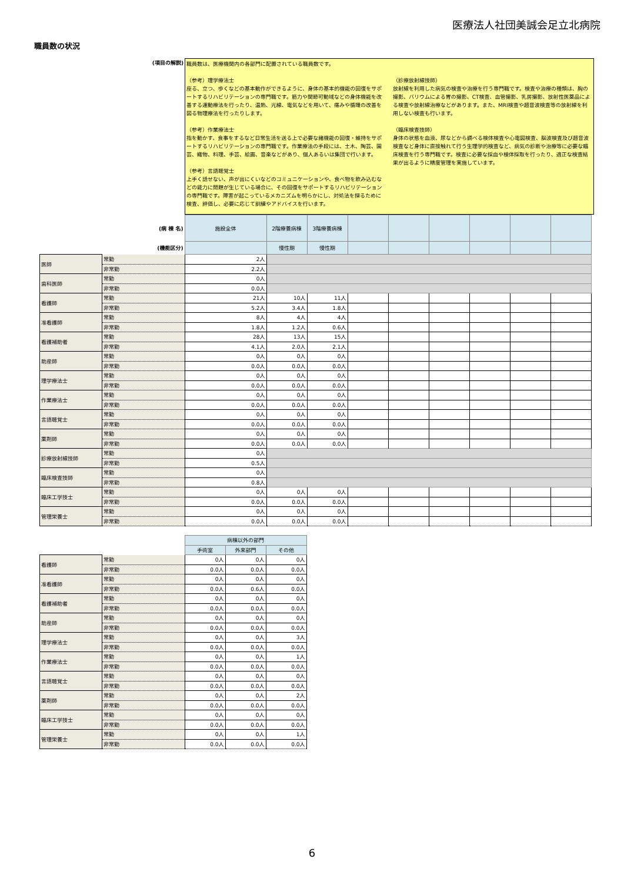医療法人社団美誠会足立北病院
職員数の状況
| (項目の解説) | 職員数は、医療機関内の各部門に配置されている職員数です。 （参考）理学療法士 座る、立つ、歩くなどの基本動作ができるように、身体の基本的機能の回復をサポートするリハビリテーションの専門職です。筋力や関節可動域などの身体機能を改善する運動療法を行ったり、温熱、光線、電気などを用いて、痛みや循環の改善を図る物理療法を行ったりします。 （参考）作業療法士 指を動かす、食事をするなど日常生活を送る上で必要な諸機能の回復・維持をサポートするリハビリテーションの専門職です。作業療法の手段には、土木、陶芸、園芸、織物、料理、手芸、絵画、音楽などがあり、個人あるいは集団で行います。 （参考）言語聴覚士 上手く話せない、声が出にくいなどのコミュニケーションや、食べ物を飲み込むなどの能力に問題が生じている場合に、その回復をサポートするリハビリテーションの専門職です。障害が起こっているメカニズムを明らかにし、対処法を探るために検査、評価し、必要に応じて訓練やアドバイスを行います。 （診療放射線技師） 放射線を利用した病気の検査や治療を行う専門職です。検査や治療の種類は、胸の撮影、バリウムによる胃の撮影、CT検査、血管撮影、乳房撮影、放射性医薬品による検査や放射線治療などがあります。また、MRI検査や超音波検査等の放射線を利用しない検査も行います。 （臨床検査技師） 身体の状態を血液、尿などから調べる検体検査や心電図検査、脳波検査及び超音波検査など身体に直接触れて行う生理学的検査など、病気の診断や治療等に必要な臨床検査を行う専門職です。検査に必要な採血や検体採取を行ったり、適正な検査結果が出るように精度管理を実施しています。 |
| | (病 棟 名) | 施設全体 | 2階療養病棟 | 3階療養病棟 | | | | | | |
| | (機能区分) | | 慢性期 | 慢性期 | | | | | | |
| 医師 | 常勤 | 2人 | | | | | | | | |
| | 非常勤 | 2.2人 | | | | | | | | |
| 歯科医師 | 常勤 | 0人 | | | | | | | | |
| | 非常勤 | 0.0人 | | | | | | | | |
| 看護師 | 常勤 | 21人 | 10人 | 11人 | | | | | | |
| | 非常勤 | 5.2人 | 3.4人 | 1.8人 | | | | | | |
| 准看護師 | 常勤 | 8人 | 4人 | 4人 | | | | | | |
| | 非常勤 | 1.8人 | 1.2人 | 0.6人 | | | | | | |
| 看護補助者 | 常勤 | 28人 | 13人 | 15人 | | | | | | |
| | 非常勤 | 4.1人 | 2.0人 | 2.1人 | | | | | | |
| 助産師 | 常勤 | 0人 | 0人 | 0人 | | | | | | |
| | 非常勤 | 0.0人 | 0.0人 | 0.0人 | | | | | | |
| 理学療法士 | 常勤 | 0人 | 0人 | 0人 | | | | | | |
| | 非常勤 | 0.0人 | 0.0人 | 0.0人 | | | | | | |
| 作業療法士 | 常勤 | 0人 | 0人 | 0人 | | | | | | |
| | 非常勤 | 0.0人 | 0.0人 | 0.0人 | | | | | | |
| 言語聴覚士 | 常勤 | 0人 | 0人 | 0人 | | | | | | |
| | 非常勤 | 0.0人 | 0.0人 | 0.0人 | | | | | | |
| 薬剤師 | 常勤 | 0人 | 0人 | 0人 | | | | | | |
| | 非常勤 | 0.0人 | 0.0人 | 0.0人 | | | | | | |
| 診療放射線技師 | 常勤 | 0人 | | | | | | | | |
| | 非常勤 | 0.5人 | | | | | | | | |
| 臨床検査技師 | 常勤 | 0人 | | | | | | | | |
| | 非常勤 | 0.8人 | | | | | | | | |
| 臨床工学技士 | 常勤 | 0人 | 0人 | 0人 | | | | | | |
| | 非常勤 | 0.0人 | 0.0人 | 0.0人 | | | | | | |
| 管理栄養士 | 常勤 | 0人 | 0人 | 0人 | | | | | | |
| | 非常勤 | 0.0人 | 0.0人 | 0.0人 | | | | | | |
| | | 病棟以外の部門 | | |
| | | 手術室 | 外来部門 | その他 |
| 看護師 | 常勤 | 0人 | 0人 | 0人 |
| | 非常勤 | 0.0人 | 0.0人 | 0.0人 |
| 准看護師 | 常勤 | 0人 | 0人 | 0人 |
| | 非常勤 | 0.0人 | 0.6人 | 0.0人 |
| 看護補助者 | 常勤 | 0人 | 0人 | 0人 |
| | 非常勤 | 0.0人 | 0.0人 | 0.0人 |
| 助産師 | 常勤 | 0人 | 0人 | 0人 |
| | 非常勤 | 0.0人 | 0.0人 | 0.0人 |
| 理学療法士 | 常勤 | 0人 | 0人 | 3人 |
| | 非常勤 | 0.0人 | 0.0人 | 0.0人 |
| 作業療法士 | 常勤 | 0人 | 0人 | 1人 |
| | 非常勤 | 0.0人 | 0.0人 | 0.0人 |
| 言語聴覚士 | 常勤 | 0人 | 0人 | 0人 |
| | 非常勤 | 0.0人 | 0.0人 | 0.0人 |
| 薬剤師 | 常勤 | 0人 | 0人 | 2人 |
| | 非常勤 | 0.0人 | 0.0人 | 0.0人 |
| 臨床工学技士 | 常勤 | 0人 | 0人 | 0人 |
| | 非常勤 | 0.0人 | 0.0人 | 0.0人 |
| 管理栄養士 | 常勤 | 0人 | 0人 | 1人 |
| | 非常勤 | 0.0人 | 0.0人 | 0.0人 |
6